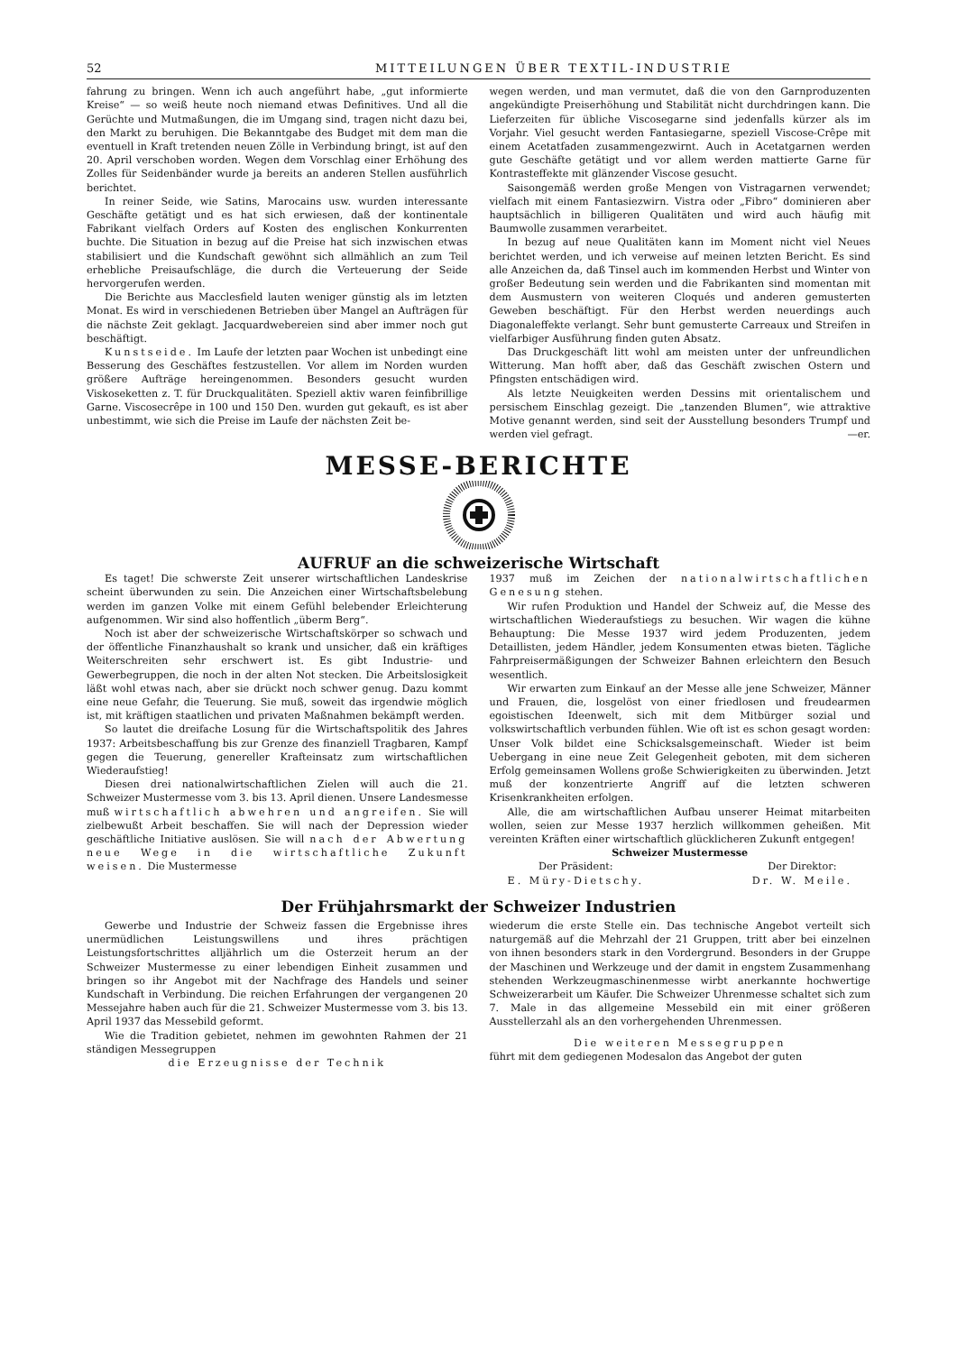52 MITTEILUNGEN ÜBER TEXTIL-INDUSTRIE
fahrung zu bringen. Wenn ich auch angeführt habe, „gut informierte Kreise“ — so weiß heute noch niemand etwas Definitives. Und all die Gerüchte und Mutmaßungen, die im Umgang sind, tragen nicht dazu bei, den Markt zu beruhigen. Die Bekanntgabe des Budget mit dem man die eventuell in Kraft tretenden neuen Zölle in Verbindung bringt, ist auf den 20. April verschoben worden. Wegen dem Vorschlag einer Erhöhung des Zolles für Seidenbänder wurde ja bereits an anderen Stellen ausführlich berichtet.
In reiner Seide, wie Satins, Marocains usw. wurden interessante Geschäfte getätigt und es hat sich erwiesen, daß der kontinentale Fabrikant vielfach Orders auf Kosten des englischen Konkurrenten buchte. Die Situation in bezug auf die Preise hat sich inzwischen etwas stabilisiert und die Kundschaft gewöhnt sich allmählich an zum Teil erhebliche Preisaufschläge, die durch die Verteuerung der Seide hervorgerufen werden.
Die Berichte aus Macclesfield lauten weniger günstig als im letzten Monat. Es wird in verschiedenen Betrieben über Mangel an Aufträgen für die nächste Zeit geklagt. Jacquardwebereien sind aber immer noch gut beschäftigt.
Kunstseide. Im Laufe der letzten paar Wochen ist unbedingt eine Besserung des Geschäftes festzustellen. Vor allem im Norden wurden größere Aufträge hereingenommen. Besonders gesucht wurden Viskoseketten z. T. für Druckqualitäten. Speziell aktiv waren feinfibrillige Garne. Viscosecrêpe in 100 und 150 Den. wurden gut gekauft, es ist aber unbestimmt, wie sich die Preise im Laufe der nächsten Zeit be-
wegen werden, und man vermutet, daß die von den Garnproduzenten angekündigte Preiserhöhung und Stabilität nicht durchdringen kann. Die Lieferzeiten für übliche Viscosegarne sind jedenfalls kürzer als im Vorjahr. Viel gesucht werden Fantasiegarne, speziell Viscose-Crêpe mit einem Acetatfaden zusammengezwirnt. Auch in Acetatgarnen werden gute Geschäfte getätigt und vor allem werden mattierte Garne für Kontrasteffekte mit glänzender Viscose gesucht.
Saisongemäß werden große Mengen von Vistragarnen verwendet; vielfach mit einem Fantasiezwirn. Vistra oder „Fibro“ dominieren aber hauptsächlich in billigeren Qualitäten und wird auch häufig mit Baumwolle zusammen verarbeitet.
In bezug auf neue Qualitäten kann im Moment nicht viel Neues berichtet werden, und ich verweise auf meinen letzten Bericht. Es sind alle Anzeichen da, daß Tinsel auch im kommenden Herbst und Winter von großer Bedeutung sein werden und die Fabrikanten sind momentan mit dem Ausmustern von weiteren Cloqués und anderen gemusterten Geweben beschäftigt. Für den Herbst werden neuerdings auch Diagonaleffekte verlangt. Sehr bunt gemusterte Carreaux und Streifen in vielfarbiger Ausführung finden guten Absatz.
Das Druckgeschäft litt wohl am meisten unter der unfreundlichen Witterung. Man hofft aber, daß das Geschäft zwischen Ostern und Pfingsten entschädigen wird.
Als letzte Neuigkeiten werden Dessins mit orientalischem und persischem Einschlag gezeigt. Die „tanzenden Blumen“, wie attraktive Motive genannt werden, sind seit der Ausstellung besonders Trumpf und werden viel gefragt. —er.
MESSE-BERICHTE
AUFRUF an die schweizerische Wirtschaft
Es taget! Die schwerste Zeit unserer wirtschaftlichen Landeskrise scheint überwunden zu sein. Die Anzeichen einer Wirtschaftsbelebung werden im ganzen Volke mit einem Gefühl belebender Erleichterung aufgenommen. Wir sind also hoffentlich „überm Berg“.
Noch ist aber der schweizerische Wirtschaftskörper so schwach und der öffentliche Finanzhaushalt so krank und unsicher, daß ein kräftiges Weiterschreiten sehr erschwert ist. Es gibt Industrie- und Gewerbegruppen, die noch in der alten Not stecken. Die Arbeitslosigkeit läßt wohl etwas nach, aber sie drückt noch schwer genug. Dazu kommt eine neue Gefahr, die Teuerung. Sie muß, soweit das irgendwie möglich ist, mit kräftigen staatlichen und privaten Maßnahmen bekämpft werden.
So lautet die dreifache Losung für die Wirtschaftspolitik des Jahres 1937: Arbeitsbeschaffung bis zur Grenze des finanziell Tragbaren, Kampf gegen die Teuerung, genereller Krafteinsatz zum wirtschaftlichen Wiederaufstieg!
Diesen drei nationalwirtschaftlichen Zielen will auch die 21. Schweizer Mustermesse vom 3. bis 13. April dienen. Unsere Landesmesse muß wirtschaftlich abwehren und angreifen. Sie will zielbewußt Arbeit beschaffen. Sie will nach der Depression wieder geschäftliche Initiative auslösen. Sie will nach der Abwertung neue Wege in die wirtschaftliche Zukunft weisen. Die Mustermesse
1937 muß im Zeichen der nationalwirtschaftlichen Genesung stehen.
Wir rufen Produktion und Handel der Schweiz auf, die Messe des wirtschaftlichen Wiederaufstiegs zu besuchen. Wir wagen die kühne Behauptung: Die Messe 1937 wird jedem Produzenten, jedem Detaillisten, jedem Händler, jedem Konsumenten etwas bieten. Tägliche Fahrpreisermäßigungen der Schweizer Bahnen erleichtern den Besuch wesentlich.
Wir erwarten zum Einkauf an der Messe alle jene Schweizer, Männer und Frauen, die, losgelöst von einer friedlosen und freudearmen egoistischen Ideenwelt, sich mit dem Mitbürger sozial und volkswirtschaftlich verbunden fühlen. Wie oft ist es schon gesagt worden: Unser Volk bildet eine Schicksalsgemeinschaft. Wieder ist beim Uebergang in eine neue Zeit Gelegenheit geboten, mit dem sicheren Erfolg gemeinsamen Wollens große Schwierigkeiten zu überwinden. Jetzt muß der konzentrierte Angriff auf die letzten schweren Krisenkrankheiten erfolgen.
Alle, die am wirtschaftlichen Aufbau unserer Heimat mitarbeiten wollen, seien zur Messe 1937 herzlich willkommen geheißen. Mit vereinten Kräften einer wirtschaftlich glücklicheren Zukunft entgegen!
Schweizer Mustermesse
Der Präsident:
E. Müry-Dietschy.
Der Direktor:
Dr. W. Meile.
Der Frühjahrsmarkt der Schweizer Industrien
Gewerbe und Industrie der Schweiz fassen die Ergebnisse ihres unermüdlichen Leistungswillens und ihres prächtigen Leistungsfortschrittes alljährlich um die Osterzeit herum an der Schweizer Mustermesse zu einer lebendigen Einheit zusammen und bringen so ihr Angebot mit der Nachfrage des Handels und seiner Kundschaft in Verbindung. Die reichen Erfahrungen der vergangenen 20 Messejahre haben auch für die 21. Schweizer Mustermesse vom 3. bis 13. April 1937 das Messebild geformt.
Wie die Tradition gebietet, nehmen im gewohnten Rahmen der 21 ständigen Messegruppen
die Erzeugnisse der Technik
wiederum die erste Stelle ein. Das technische Angebot verteilt sich naturgemäß auf die Mehrzahl der 21 Gruppen, tritt aber bei einzelnen von ihnen besonders stark in den Vordergrund. Besonders in der Gruppe der Maschinen und Werkzeuge und der damit in engstem Zusammenhang stehenden Werkzeugmaschinenmesse wirbt anerkannte hochwertige Schweizerarbeit um Käufer. Die Schweizer Uhrenmesse schaltet sich zum 7. Male in das allgemeine Messebild ein mit einer größeren Ausstellerzahl als an den vorhergehenden Uhrenmessen.
Die weiteren Messegruppen
führt mit dem gediegenen Modesalon das Angebot der guten